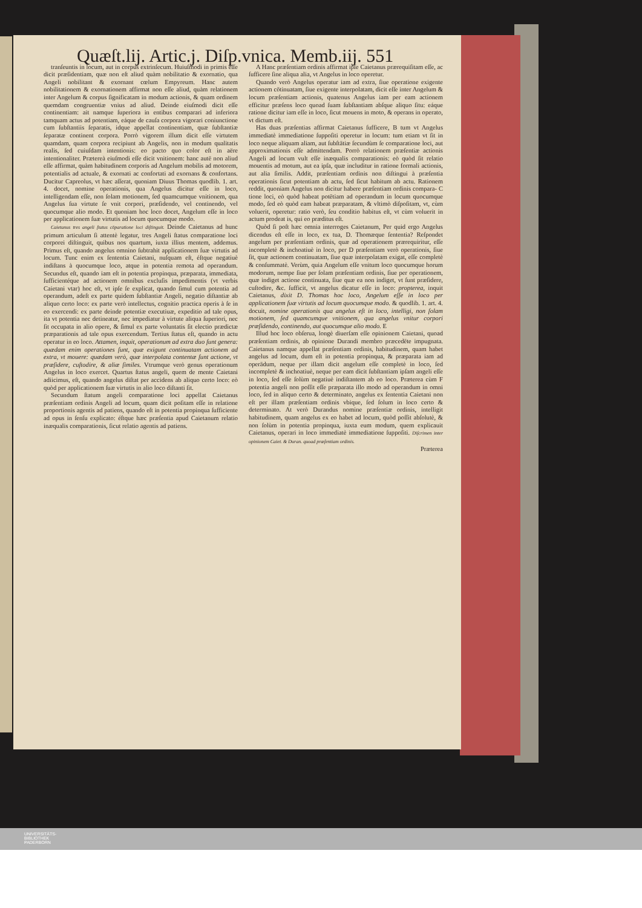Quæſt.lij. Artic.j. Diſp.vnica. Memb.iij. 551
tranſeuntis in locum, aut in corpus extrinſecum. Huiuſmodi in primis eſſe dicit præſidentiam, quæ non eſt aliud quàm nobilitatio & exornatio, qua Angeli nobilitant & exornant cœlum Empyreum. Hanc autem nobilitationem & exornationem affirmat non eſſe aliud, quàm relationem inter Angelum & corpus ſignificatam in modum actionis, & quam ordinem quemdam congruentiæ vnius ad aliud. Deinde eiuſmodi dicit eſſe continentiam: ait namque ſuperiora in entibus comparari ad inferiora tamquam actus ad potentiam, eáque de cauſa corpora vigorari coniunctione cum ſubſtantiis ſeparatis, idque appellat continentiam, quæ ſubſtantiæ ſeparatæ continent corpora. Porrò vigorem illum dicit eſſe virtutem quamdam, quam corpora recipiunt ab Angelis, non in modum qualitatis realis, ſed cuiuſdam intentionis: eo pacto quo color eſt in aëre intentionaliter. Prætereà eiuſmodi eſſe dicit vnitionem: hanc autē non aliud eſſe affirmat, quàm habitudinem corporis ad Angelum mobilis ad motorem, potentialis ad actuale, & exornati ac confortati ad exornans & confortans. Ducitur Capreolus, vt hæc aſſerat, quoniam Diuus Thomas quodlib. 1. art. 4. docet, nomine operationis, qua Angelus dicitur eſſe in loco, intelligendam eſſe, non ſolam motionem, ſed quamcumque vnitionem, qua Angelus ſua virtute ſe vnit corpori, præſidendo, vel continendo, vel quocumque alio modo. Et quoniam hoc loco docet, Angelum eſſe in loco per applicationem ſuæ virtutis ad locum quocumque modo.
Caietanus tres angeli ſtatus cōparatione loci diſtinguit. Deinde Caietanus ad hunc primum articulum ſi attentè legatur, tres Angeli ſtatus comparatione loci corporei diſtinguit, quibus nos quartum, iuxta illius mentem, addemus. Primus eſt, quando angelus omnino ſubtrahit applicationem ſuæ virtutis ad locum. Tunc enim ex ſententia Caietani, nuſquam eſt, éſtque negatiuè indiſtans à quocumque loco, atque in potentia remota ad operandum. Secundus eſt, quando iam eſt in potentia propinqua, præparata, immediata, ſufficientéque ad actionem omnibus excluſis impedimentis (vt verbis Caietani vtar) hoc eſt, vt ipſe ſe explicat, quando ſimul cum potentia ad operandum, adeſt ex parte quidem ſubſtantiæ Angeli, negatio diſtantiæ ab aliquo certo loco: ex parte verò intellectus, cognitio practica operis à ſe in eo exercendi: ex parte deinde potentiæ executiuæ, expeditio ad tale opus, ita vt potentia nec detineatur, nec impediatur à virtute aliqua ſuperiori, nec ſit occupata in alio opere, & ſimul ex parte voluntatis ſit electio prædictæ præparationis ad tale opus exercendum. Tertius ſtatus eſt, quando in actu operatur in eo loco. Attamen, inquit, operationum ad extra duo ſunt genera: quædam enim operationes ſunt, quæ exigunt continuatam actionem ad extra, vt mouere: quædam verò, quæ interpolata contentæ ſunt actione, vt præſidere, cuſtodire, & aliæ ſimiles. Vtrumque verò genus operationum Angelus in loco exercet. Quartus ſtatus angeli, quem de mente Caietani adiicimus, eſt, quando angelus diſtat per accidens ab aliquo certo loco: eò quòd per applicationem ſuæ virtutis in alio loco diſtanti ſit.
Secundum ſtatum angeli comparatione loci appellat Caietanus præſentiam ordinis Angeli ad locum, quam dicit poſitam eſſe in relatione proportionis agentis ad patiens, quando eſt in potentia propinqua ſufficiente ad opus in ſenſu explicato: éſtque hæc præſentia apud Caietanum relatio inæqualis comparationis, ſicut relatio agentis ad patiens.
A Hanc præſentiam ordinis affirmat ipſe Caietanus prærequiſitam eſſe, ac ſufficere ſine aliqua alia, vt Angelus in loco operetur.
Quando verò Angelus operatur iam ad extra, ſiue operatione exigente actionem cōtinuatam, ſiue exigente interpolatam, dicit eſſe inter Angelum & locum præſentiam actionis, quatenus Angelus iam per eam actionem efficitur præſens loco quoad ſuam ſubſtantiam abſque aliquo ſitu: eáque ratione dicitur iam eſſe in loco, ſicut mouens in moto, & operans in operato, vt dictum eſt.
Has duas præſentias affirmat Caietanus ſufficere, B tum vt Angelus immediatè immediatione ſuppoſiti operetur in locum: tum etiam vt ſit in loco neque aliquam aliam, aut ſubſtātiæ ſecundùm ſe comparatione loci, aut approximationis eſſe admittendam. Porrò relationem præſentiæ actionis Angeli ad locum vult eſſe inæqualis comparationis: eò quòd ſit relatio mouentis ad motum, aut ea ipſa, quæ includitur in ratione formali actionis, aut alia ſimilis. Addit, præſentiam ordinis non diſtingui à præſentia operationis ſicut potentiam ab actu, ſed ſicut habitum ab actu. Rationem reddit, quoniam Angelus non dicitur habere præſentiam ordinis compara- C tione loci, eò quòd habeat potētiam ad operandum in locum quocumque modo, ſed eò quòd eam habeat præparatam, & vltimò diſpoſitam, vt, cùm voluerit, operetur: ratio verò, ſeu conditio habitus eſt, vt cùm voluerit in actum prodeat is, qui eo præditus eſt.
Quòd ſi poſt hæc omnia interroges Caietanum, Per quid ergo Angelus dicendus eſt eſſe in loco, ex tua, D. Thomæque ſententia? Reſpondet angelum per præſentiam ordinis, quæ ad operationem prærequiritur, eſſe incompletè & inchoatiuè in loco, per D præſentiam verò operationis, ſiue ſit, quæ actionem continuatam, ſiue quæ interpolatam exigat, eſſe completè & conſummatè. Verùm, quia Angelum eſſe vnitum loco quocumque horum modorum, nempe ſiue per ſolam præſentiam ordinis, ſiue per operationem, quæ indiget actione continuata, ſiue quæ ea non indiget, vt ſunt præſidere, cuſtodire, &c. ſufficit, vt angelus dicatur eſſe in loco: propterea, inquit Caietanus, dixit D. Thomas hoc loco, Angelum eſſe in loco per applicationem ſuæ virtutis ad locum quocumque modo. & quodlib. 1. art. 4. docuit, nomine operationis qua angelus eſt in loco, intelligi, non ſolam motionem, ſed quamcumque vnitionem, qua angelus vnitur corpori præſidendo, continendo, aut quocumque alio modo. E
Illud hoc loco obſerua, longè diuerſam eſſe opinionem Caietani, quoad præſentiam ordinis, ab opinione Durandi membro præcedēte impugnata. Caietanus namque appellat præſentiam ordinis, habitudinem, quam habet angelus ad locum, dum eſt in potentia propinqua, & præparata iam ad operādum, neque per illam dicit angelum eſſe completè in loco, ſed incompletè & inchoatiuè, neque per eam dicit ſubſtantiam ipſam angeli eſſe in loco, ſed eſſe ſolùm negatiuè indiſtantem ab eo loco. Præterea cùm F potentia angeli non poſſit eſſe præparata illo modo ad operandum in omni loco, ſed in aliquo certo & determinato, angelus ex ſententia Caietani non eſt per illam præſentiam ordinis vbique, ſed ſolum in loco certo & determinato. At verò Durandus nomine præſentiæ ordinis, intelligit habitudinem, quam angelus ex eo habet ad locum, quòd poſſit abſolutè, & non ſolùm in potentia propinqua, iuxta eum modum, quem explicauit Caietanus, operari in loco immediatè immediatione ſuppoſiti. Diſcrimen inter opinionem Caiet. & Duran. quoad præſentiam ordinis.
Præterea
UNIVERSITÄTS-
BIBLIOTHEK
PADERBORN